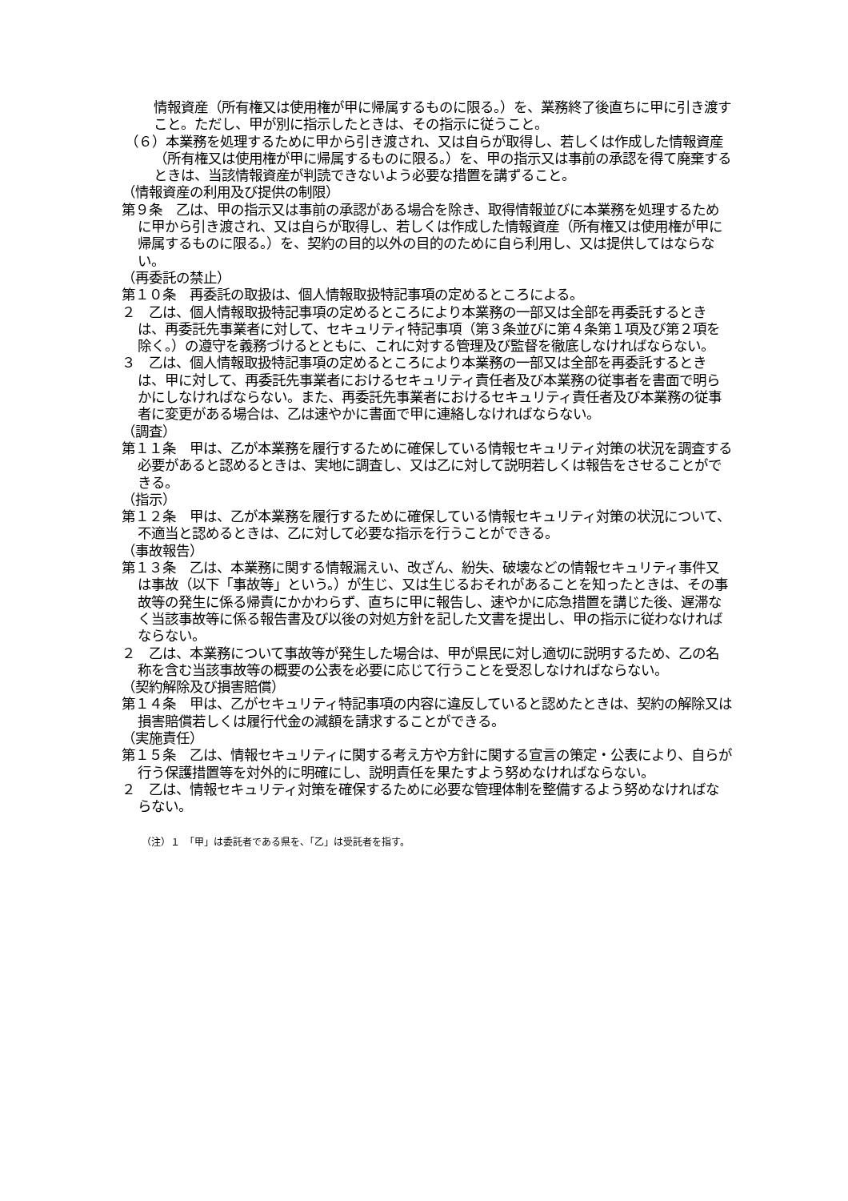情報資産（所有権又は使用権が甲に帰属するものに限る。）を、業務終了後直ちに甲に引き渡すこと。ただし、甲が別に指示したときは、その指示に従うこと。
（６）本業務を処理するために甲から引き渡され、又は自らが取得し、若しくは作成した情報資産（所有権又は使用権が甲に帰属するものに限る。）を、甲の指示又は事前の承認を得て廃棄するときは、当該情報資産が判読できないよう必要な措置を講ずること。
（情報資産の利用及び提供の制限）
第９条　乙は、甲の指示又は事前の承認がある場合を除き、取得情報並びに本業務を処理するために甲から引き渡され、又は自らが取得し、若しくは作成した情報資産（所有権又は使用権が甲に帰属するものに限る。）を、契約の目的以外の目的のために自ら利用し、又は提供してはならない。
（再委託の禁止）
第１０条　再委託の取扱は、個人情報取扱特記事項の定めるところによる。
２　乙は、個人情報取扱特記事項の定めるところにより本業務の一部又は全部を再委託するときは、再委託先事業者に対して、セキュリティ特記事項（第３条並びに第４条第１項及び第２項を除く。）の遵守を義務づけるとともに、これに対する管理及び監督を徹底しなければならない。
３　乙は、個人情報取扱特記事項の定めるところにより本業務の一部又は全部を再委託するときは、甲に対して、再委託先事業者におけるセキュリティ責任者及び本業務の従事者を書面で明らかにしなければならない。また、再委託先事業者におけるセキュリティ責任者及び本業務の従事者に変更がある場合は、乙は速やかに書面で甲に連絡しなければならない。
（調査）
第１１条　甲は、乙が本業務を履行するために確保している情報セキュリティ対策の状況を調査する必要があると認めるときは、実地に調査し、又は乙に対して説明若しくは報告をさせることができる。
（指示）
第１２条　甲は、乙が本業務を履行するために確保している情報セキュリティ対策の状況について、不適当と認めるときは、乙に対して必要な指示を行うことができる。
（事故報告）
第１３条　乙は、本業務に関する情報漏えい、改ざん、紛失、破壊などの情報セキュリティ事件又は事故（以下「事故等」という。）が生じ、又は生じるおそれがあることを知ったときは、その事故等の発生に係る帰責にかかわらず、直ちに甲に報告し、速やかに応急措置を講じた後、遅滞なく当該事故等に係る報告書及び以後の対処方針を記した文書を提出し、甲の指示に従わなければならない。
２　乙は、本業務について事故等が発生した場合は、甲が県民に対し適切に説明するため、乙の名称を含む当該事故等の概要の公表を必要に応じて行うことを受忍しなければならない。
（契約解除及び損害賠償）
第１４条　甲は、乙がセキュリティ特記事項の内容に違反していると認めたときは、契約の解除又は損害賠償若しくは履行代金の減額を請求することができる。
（実施責任）
第１５条　乙は、情報セキュリティに関する考え方や方針に関する宣言の策定・公表により、自らが行う保護措置等を対外的に明確にし、説明責任を果たすよう努めなければならない。
２　乙は、情報セキュリティ対策を確保するために必要な管理体制を整備するよう努めなければならない。
（注）１　「甲」は委託者である県を、「乙」は受託者を指す。